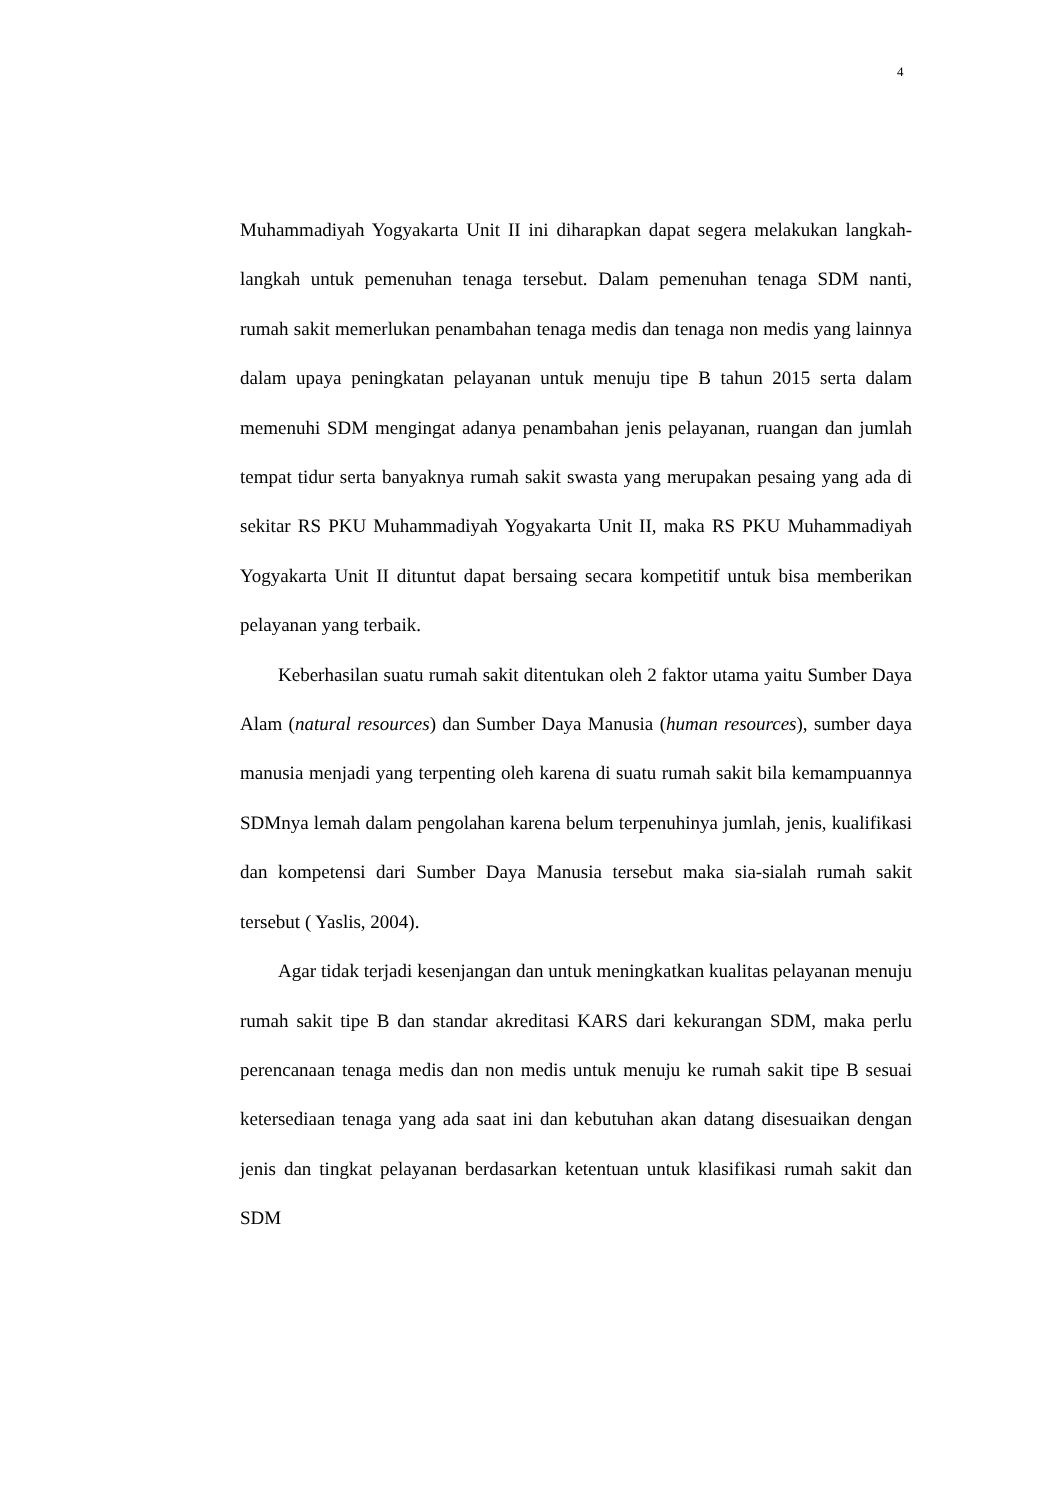4
Muhammadiyah Yogyakarta Unit II ini diharapkan dapat segera melakukan langkah-langkah untuk pemenuhan tenaga tersebut. Dalam pemenuhan tenaga SDM nanti, rumah sakit memerlukan penambahan tenaga medis dan tenaga non medis yang lainnya dalam upaya peningkatan pelayanan untuk menuju tipe B tahun 2015 serta dalam memenuhi SDM mengingat adanya penambahan jenis pelayanan, ruangan dan jumlah tempat tidur serta banyaknya rumah sakit swasta yang merupakan pesaing yang ada di sekitar RS PKU Muhammadiyah Yogyakarta Unit II, maka RS PKU Muhammadiyah Yogyakarta Unit II dituntut dapat bersaing secara kompetitif untuk bisa memberikan pelayanan yang terbaik.
Keberhasilan suatu rumah sakit ditentukan oleh 2 faktor utama yaitu Sumber Daya Alam (natural resources) dan Sumber Daya Manusia (human resources), sumber daya manusia menjadi yang terpenting oleh karena di suatu rumah sakit bila kemampuannya SDMnya lemah dalam pengolahan karena belum terpenuhinya jumlah, jenis, kualifikasi dan kompetensi dari Sumber Daya Manusia tersebut maka sia-sialah rumah sakit tersebut ( Yaslis, 2004).
Agar tidak terjadi kesenjangan dan untuk meningkatkan kualitas pelayanan menuju rumah sakit tipe B dan standar akreditasi KARS dari kekurangan SDM, maka perlu perencanaan tenaga medis dan non medis untuk menuju ke rumah sakit tipe B sesuai ketersediaan tenaga yang ada saat ini dan kebutuhan akan datang disesuaikan dengan jenis dan tingkat pelayanan berdasarkan ketentuan untuk klasifikasi rumah sakit dan SDM